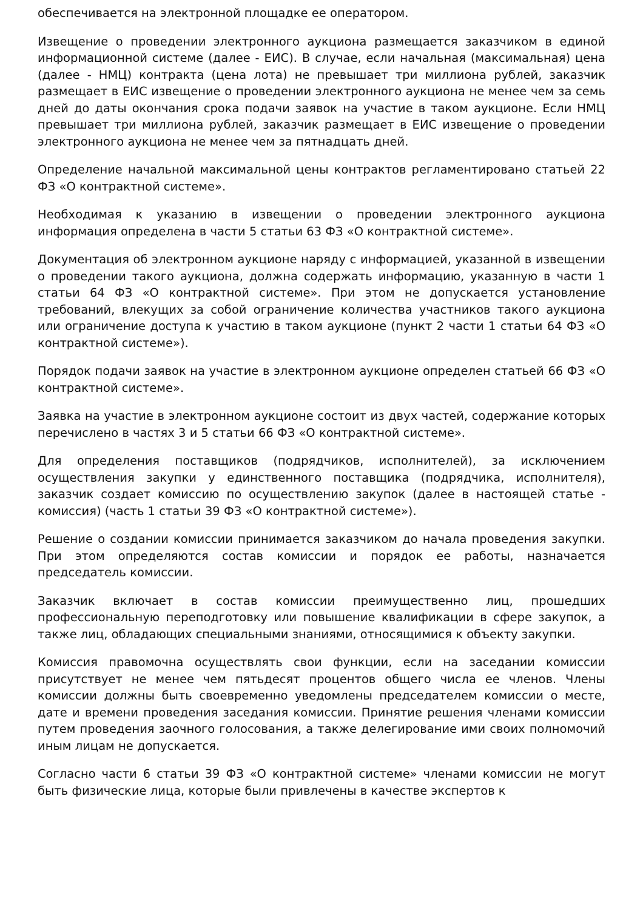обеспечивается на электронной площадке ее оператором.
Извещение о проведении электронного аукциона размещается заказчиком в единой информационной системе (далее - ЕИС). В случае, если начальная (максимальная) цена (далее - НМЦ) контракта (цена лота) не превышает три миллиона рублей, заказчик размещает в ЕИС извещение о проведении электронного аукциона не менее чем за семь дней до даты окончания срока подачи заявок на участие в таком аукционе. Если НМЦ превышает три миллиона рублей, заказчик размещает в ЕИС извещение о проведении электронного аукциона не менее чем за пятнадцать дней.
Определение начальной максимальной цены контрактов регламентировано статьей 22 ФЗ «О контрактной системе».
Необходимая к указанию в извещении о проведении электронного аукциона информация определена в части 5 статьи 63 ФЗ «О контрактной системе».
Документация об электронном аукционе наряду с информацией, указанной в извещении о проведении такого аукциона, должна содержать информацию, указанную в части 1 статьи 64 ФЗ «О контрактной системе». При этом не допускается установление требований, влекущих за собой ограничение количества участников такого аукциона или ограничение доступа к участию в таком аукционе (пункт 2 части 1 статьи 64 ФЗ «О контрактной системе»).
Порядок подачи заявок на участие в электронном аукционе определен статьей 66 ФЗ «О контрактной системе».
Заявка на участие в электронном аукционе состоит из двух частей, содержание которых перечислено в частях 3 и 5 статьи 66 ФЗ «О контрактной системе».
Для определения поставщиков (подрядчиков, исполнителей), за исключением осуществления закупки у единственного поставщика (подрядчика, исполнителя), заказчик создает комиссию по осуществлению закупок (далее в настоящей статье - комиссия) (часть 1 статьи 39 ФЗ «О контрактной системе»).
Решение о создании комиссии принимается заказчиком до начала проведения закупки. При этом определяются состав комиссии и порядок ее работы, назначается председатель комиссии.
Заказчик включает в состав комиссии преимущественно лиц, прошедших профессиональную переподготовку или повышение квалификации в сфере закупок, а также лиц, обладающих специальными знаниями, относящимися к объекту закупки.
Комиссия правомочна осуществлять свои функции, если на заседании комиссии присутствует не менее чем пятьдесят процентов общего числа ее членов. Члены комиссии должны быть своевременно уведомлены председателем комиссии о месте, дате и времени проведения заседания комиссии. Принятие решения членами комиссии путем проведения заочного голосования, а также делегирование ими своих полномочий иным лицам не допускается.
Согласно части 6 статьи 39 ФЗ «О контрактной системе» членами комиссии не могут быть физические лица, которые были привлечены в качестве экспертов к